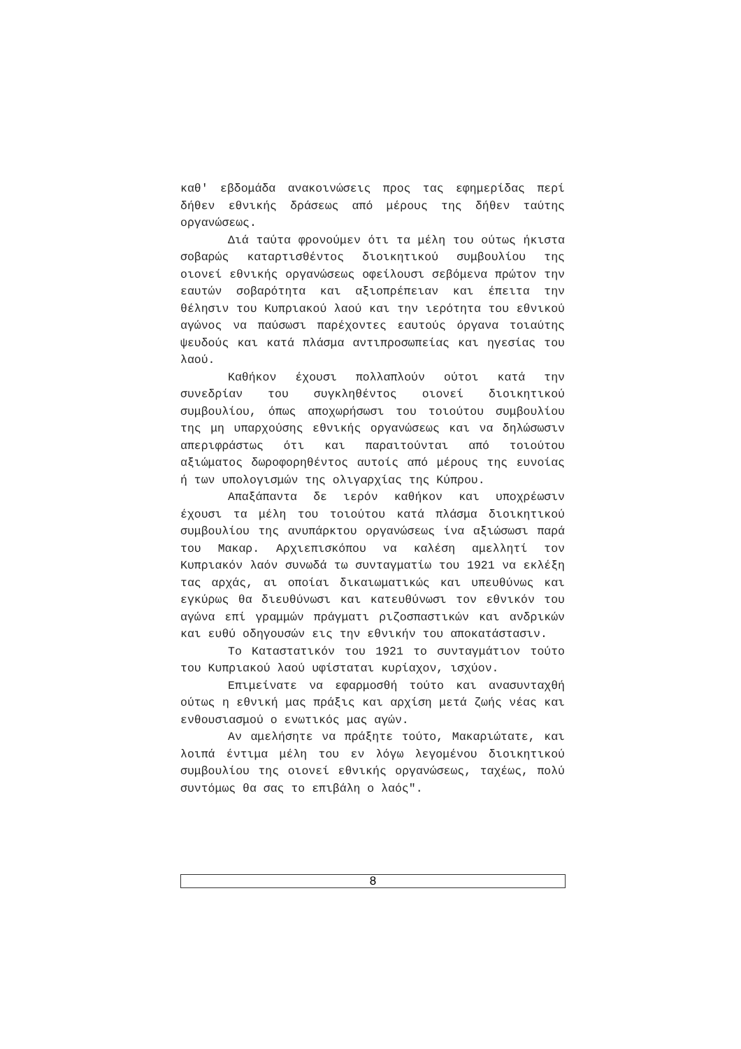καθ' εβδομάδα ανακοινώσεις προς τας εφημερίδας περί δήθεν εθνικής δράσεως από μέρους της δήθεν ταύτης οργανώσεως.
Διά ταύτα φρονούμεν ότι τα μέλη του ούτως ήκιστα σοβαρώς καταρτισθέντος διοικητικού συμβουλίου της οιονεί εθνικής οργανώσεως οφείλουσι σεβόμενα πρώτον την εαυτών σοβαρότητα και αξιοπρέπειαν και έπειτα την θέλησιν του Κυπριακού λαού και την ιερότητα του εθνικού αγώνος να παύσωσι παρέχοντες εαυτούς όργανα τοιαύτης ψευδούς και κατά πλάσμα αντιπροσωπείας και ηγεσίας του λαού.
Καθήκον έχουσι πολλαπλούν ούτοι κατά την συνεδρίαν του συγκληθέντος οιονεί διοικητικού συμβουλίου, όπως αποχωρήσωσι του τοιούτου συμβουλίου της μη υπαρχούσης εθνικής οργανώσεως και να δηλώσωσιν απεριφράστως ότι και παραιτούνται από τοιούτου αξιώματος δωροφορηθέντος αυτοίς από μέρους της ευνοίας ή των υπολογισμών της ολιγαρχίας της Κύπρου.
Απαξάπαντα δε ιερόν καθήκον και υποχρέωσιν έχουσι τα μέλη του τοιούτου κατά πλάσμα διοικητικού συμβουλίου της ανυπάρκτου οργανώσεως ίνα αξιώσωσι παρά του Μακαρ. Αρχιεπισκόπου να καλέση αμελλητί τον Κυπριακόν λαόν συνωδά τω συνταγματίω του 1921 να εκλέξη τας αρχάς, αι οποίαι δικαιωματικώς και υπευθύνως και εγκύρως θα διευθύνωσι και κατευθύνωσι τον εθνικόν του αγώνα επί γραμμών πράγματι ριζοσπαστικών και ανδρικών και ευθύ οδηγουσών εις την εθνικήν του αποκατάστασιν.
Το Καταστατικόν του 1921 το συνταγμάτιον τούτο του Κυπριακού λαού υφίσταται κυρίαχον, ισχύον.
Επιμείνατε να εφαρμοσθή τούτο και ανασυνταχθή ούτως η εθνική μας πράξις και αρχίση μετά ζωής νέας και ενθουσιασμού ο ενωτικός μας αγών.
Αν αμελήσητε να πράξητε τούτο, Μακαριώτατε, και λοιπά έντιμα μέλη του εν λόγω λεγομένου διοικητικού συμβουλίου της οιονεί εθνικής οργανώσεως, ταχέως, πολύ συντόμως θα σας το επιβάλη ο λαός".
8